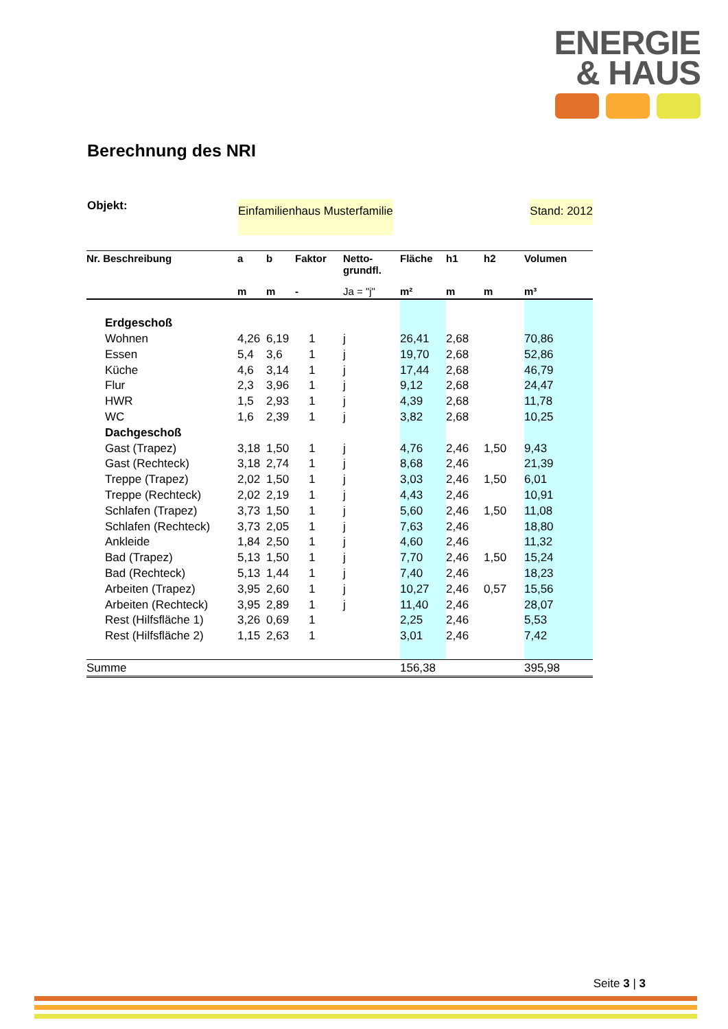ENERGIE
& HAUS
Berechnung des NRI
Objekt: Einfamilienhaus Musterfamilie Stand: 2012
| Nr. Beschreibung | a | b | Faktor | Netto- grundfl. | Fläche | h1 | h2 | Volumen |
| --- | --- | --- | --- | --- | --- | --- | --- | --- |
| | m | m | - | Ja = "j" | m² | m | m | m³ |
| Erdgeschoß | | | | | | | | |
| Wohnen | 4,26 | 6,19 | 1 | j | 26,41 | 2,68 | | 70,86 |
| Essen | 5,4 | 3,6 | 1 | j | 19,70 | 2,68 | | 52,86 |
| Küche | 4,6 | 3,14 | 1 | j | 17,44 | 2,68 | | 46,79 |
| Flur | 2,3 | 3,96 | 1 | j | 9,12 | 2,68 | | 24,47 |
| HWR | 1,5 | 2,93 | 1 | j | 4,39 | 2,68 | | 11,78 |
| WC | 1,6 | 2,39 | 1 | j | 3,82 | 2,68 | | 10,25 |
| Dachgeschoß | | | | | | | | |
| Gast (Trapez) | 3,18 | 1,50 | 1 | j | 4,76 | 2,46 | 1,50 | 9,43 |
| Gast (Rechteck) | 3,18 | 2,74 | 1 | j | 8,68 | 2,46 | | 21,39 |
| Treppe (Trapez) | 2,02 | 1,50 | 1 | j | 3,03 | 2,46 | 1,50 | 6,01 |
| Treppe (Rechteck) | 2,02 | 2,19 | 1 | j | 4,43 | 2,46 | | 10,91 |
| Schlafen (Trapez) | 3,73 | 1,50 | 1 | j | 5,60 | 2,46 | 1,50 | 11,08 |
| Schlafen (Rechteck) | 3,73 | 2,05 | 1 | j | 7,63 | 2,46 | | 18,80 |
| Ankleide | 1,84 | 2,50 | 1 | j | 4,60 | 2,46 | | 11,32 |
| Bad (Trapez) | 5,13 | 1,50 | 1 | j | 7,70 | 2,46 | 1,50 | 15,24 |
| Bad (Rechteck) | 5,13 | 1,44 | 1 | j | 7,40 | 2,46 | | 18,23 |
| Arbeiten (Trapez) | 3,95 | 2,60 | 1 | j | 10,27 | 2,46 | 0,57 | 15,56 |
| Arbeiten (Rechteck) | 3,95 | 2,89 | 1 | j | 11,40 | 2,46 | | 28,07 |
| Rest (Hilfsfläche 1) | 3,26 | 0,69 | 1 | | 2,25 | 2,46 | | 5,53 |
| Rest (Hilfsfläche 2) | 1,15 | 2,63 | 1 | | 3,01 | 2,46 | | 7,42 |
| Summe | | | | | 156,38 | | | 395,98 |
Seite 3 | 3